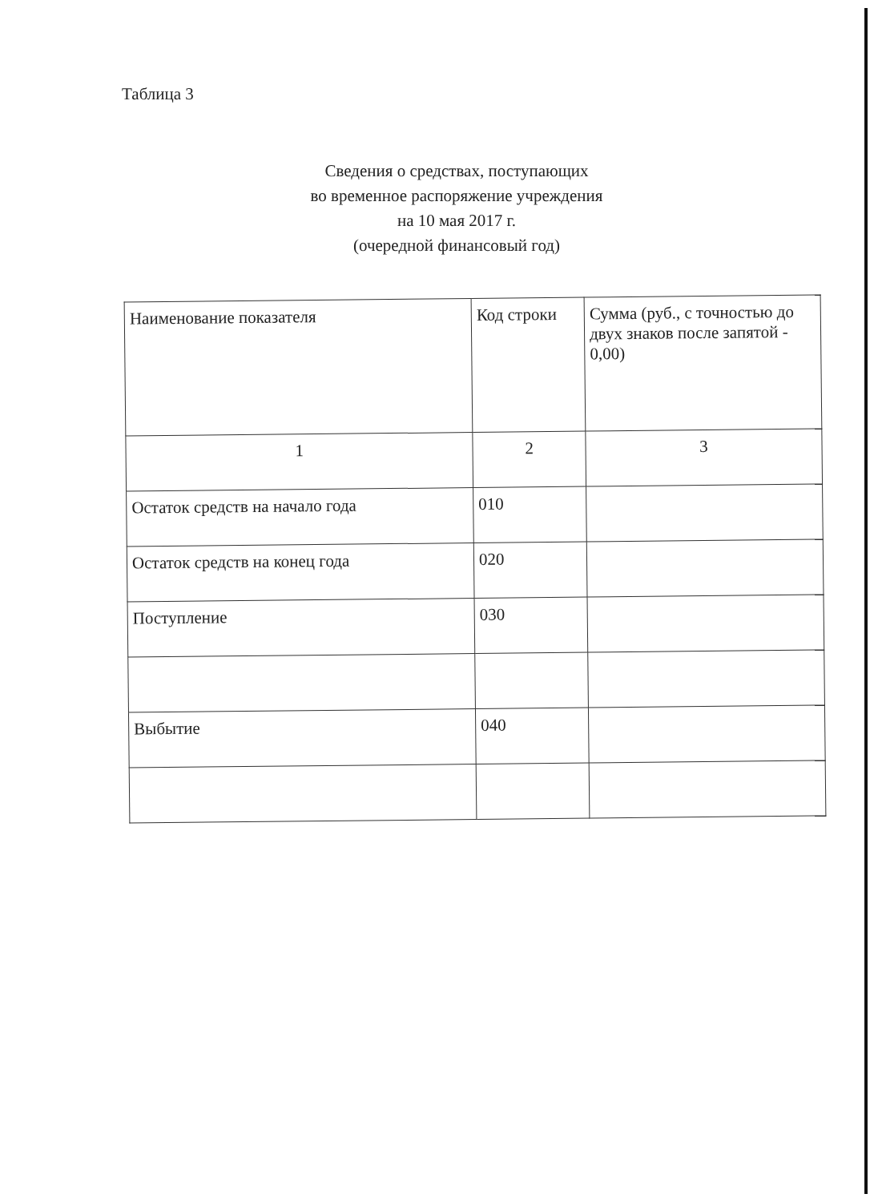Таблица 3
Сведения о средствах, поступающих
во временное распоряжение учреждения
на 10 мая 2017 г.
(очередной финансовый год)
| Наименование показателя | Код строки | Сумма (руб., с точностью до двух знаков после запятой - 0,00) |
| --- | --- | --- |
| 1 | 2 | 3 |
| Остаток средств на начало года | 010 | |
| Остаток средств на конец года | 020 | |
| Поступление | 030 | |
| Выбытие | 040 | |